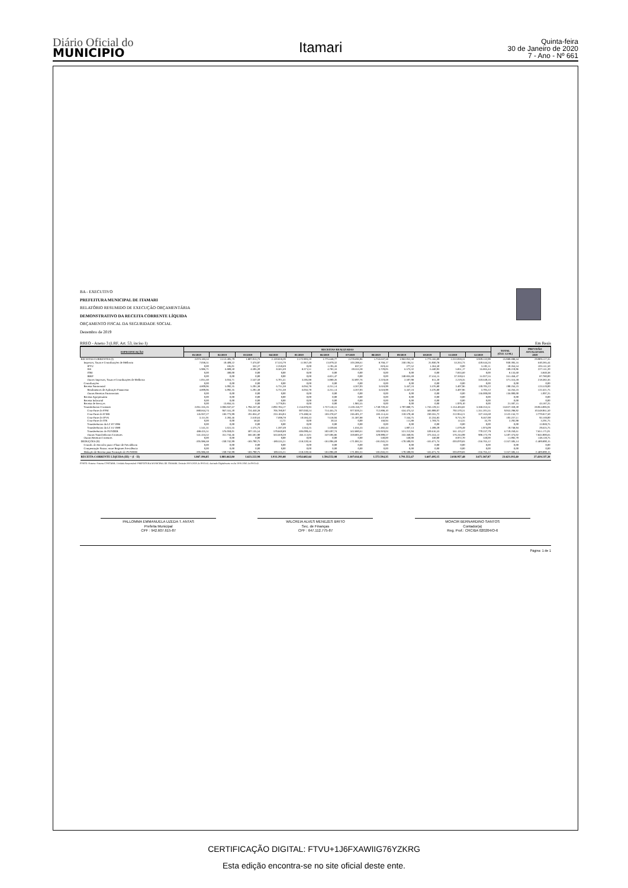Diário Oficial do
MUNICIPIO
Itamari
Quinta-feira
30 de Janeiro de 2020
7 - Ano - Nº 661
BA - EXECUTIVO
PREFEITURA MUNICIPAL DE ITAMARI
RELATÓRIO RESUMIDO DE EXECUÇÃO ORÇAMENTÁRIA
DEMONSTRATIVO DA RECEITA CORRENTE LÍQUIDA
ORÇAMENTO FISCAL DA SEGURIDADE SOCIAL
Dezembro de 2019
RREO - Anexo 3 (LRF, Art. 53, inciso I) Em Reais
| ESPECIFICAÇÃO | RECEITAS REALIZADAS | | | | | | | | | | | | TOTAL (ÚLT. 12 M.) | PREVISÃO ATUALIZADA 2019 |
| --- | --- | --- | --- | --- | --- | --- | --- | --- | --- | --- | --- | --- | --- | --- |
| | 01/2019 | 02/2019 | 03/2019 | 04/2019 | 05/2019 | 06/2019 | 07/2019 | 08/2019 | 09/2019 | 10/2019 | 11/2019 | 12/2019 | | |
| RECEITAS CORRENTES (I) | 2.073.183,53 | 2.112.405,79 | 1.807.013,73 | 2.120.828,29 | 2.172.903,20 | 1.775.648,77 | 2.278.696,96 | 1.753.637,58 | 1.962.052,50 | 1.773.166,89 | 2.222.028,31 | 3.929.132,99 | 25.980.698,54 | 29.909.127,35 |
| Impostos, Taxas e Contribuições de Melhoria | 7.038,31 | 10.409,22 | 7.474,97 | 17.533,79 | 11.967,49 | 13.879,32 | 103.288,61 | 8.768,17 | 250.194,51 | 25.930,78 | 53.263,73 | 420.644,26 | 930.393,16 | 640.285,44 |
| IPTU | 0,00 | 185,01 | 332,27 | 2.250,69 | 0,00 | 1.195,43 | 837,57 | 819,44 | 277,52 | 1.264,50 | 0,00 | 3.102,11 | 10.264,54 | 103.141,50 |
| ISS | 5.986,71 | 6.889,50 | 4.595,20 | 8.581,69 | 8.371,51 | 4.782,16 | 69.553,28 | 5.729,05 | 6.573,32 | 6.440,93 | 5.851,17 | 55.865,44 | 189.219,96 | 227.141,20 |
| ITBI | 0,00 | 300,00 | 0,00 | 0,00 | 0,00 | 0,00 | 0,00 | 0,00 | 0,00 | 0,00 | 7.833,60 | 0,00 | 8.133,60 | 3.840,38 |
| IRRF | 0,00 | 0,00 | 0,00 | 0,00 | 0,00 | 4.821,47 | 0,00 | 0,00 | 240.835,69 | 17.414,15 | 37.359,61 | 51.027,55 | 351.458,47 | 87.780,00 |
| Outros Impostos, Taxas e Contribuições de Melhoria | 1.051,60 | 3.034,71 | 2.547,50 | 6.701,41 | 3.595,98 | 3.080,26 | 32.897,76 | 2.219,68 | 2.507,98 | 811,20 | 2.219,35 | 310.649,16 | 371.316,59 | 218.382,36 |
| Contribuições | 0,00 | 0,00 | 0,00 | 0,00 | 0,00 | 0,00 | 0,00 | 0,00 | 0,00 | 0,00 | 0,00 | 0,00 | 0,00 | 0,00 |
| Receita Patrimonial | 4.809,96 | 5.092,35 | 5.291,38 | 6.731,38 | 6.056,78 | 4.251,14 | 4.267,03 | 3.618,99 | 3.447,24 | 3.576,80 | 3.407,96 | 139.705,22 | 190.256,23 | 123.519,00 |
| Rendimentos de Aplicação Financeira | 4.809,96 | 5.092,35 | 5.291,38 | 6.731,38 | 6.056,78 | 4.251,14 | 4.267,03 | 3.618,99 | 3.447,24 | 3.576,80 | 3.407,96 | 3.705,22 | 54.256,23 | 122.421,75 |
| Outras Receitas Patrimoniais | 0,00 | 0,00 | 0,00 | 0,00 | 0,00 | 0,00 | 0,00 | 0,00 | 0,00 | 0,00 | 0,00 | 136.000,00 | 136.000,00 | 1.097,25 |
| Receita Agropecuária | 0,00 | 0,00 | 0,00 | 0,00 | 0,00 | 0,00 | 0,00 | 0,00 | 0,00 | 0,00 | 0,00 | 0,00 | 0,00 | 0,00 |
| Receita Industrial | 0,00 | 0,00 | 0,00 | 0,00 | 0,00 | 0,00 | 0,00 | 0,00 | 0,00 | 0,00 | 0,00 | 0,00 | 0,00 | 0,00 |
| Receita de Serviços | 0,00 | 13.856,55 | 0,00 | 3.778,95 | 0,00 | 0,00 | 1.982,55 | 0,00 | 0,00 | 0,00 | 1.979,10 | 0,00 | 21.597,15 | 43.187,25 |
| Transferências Correntes | 2.061.335,26 | 2.083.047,67 | 1.794.247,38 | 2.092.784,17 | 2.154.878,93 | 1.757.518,31 | 2.169.158,77 | 1.740.720,42 | 1.707.880,75 | 1.743.129,31 | 2.154.404,82 | 3.368.253,51 | 24.827.359,30 | 28.954.006,91 |
| Cota-Parte do FPM | 880.844,74 | 967.555,20 | 724.450,28 | 706.780,97 | 907.030,24 | 714.465,73 | 977.029,21 | 712.898,10 | 634.473,52 | 583.999,07 | 792.570,31 | 1.351.201,55 | 9.953.298,92 | 10.548.961,50 |
| Cota-Parte do ICMS | 145.937,27 | 183.773,99 | 191.834,47 | 233.184,04 | 173.488,56 | 183.378,67 | 246.401,27 | 183.114,44 | 210.570,48 | 230.355,72 | 212.954,21 | 327.163,60 | 2.522.156,72 | 2.770.817,50 |
| Cota-Parte do IPVA | 3.151,91 | 2.283,46 | 2.610,64 | 7.698,78 | 10.584,43 | 7.618,94 | 21.387,88 | 9.137,89 | 7.344,75 | 12.234,83 | 9.715,70 | 9.467,90 | 103.237,11 | 92.169,00 |
| Cota-Parte do ITR | 0,00 | 0,00 | 58,82 | 12,72 | 0,00 | 20,53 | 0,00 | 168,94 | 111,88 | 1.769,75 | 114,55 | 35,79 | 2.292,98 | 3.291,75 |
| Transferências da LC 87/1996 | 0,00 | 0,00 | 0,00 | 0,00 | 0,00 | 0,00 | 0,00 | 0,00 | 0,00 | 0,00 | 0,00 | 0,00 | 0,00 | 12.069,75 |
| Transferências da LC 61/1989 | 1.541,31 | 1.631,55 | 1.575,73 | 1.597,49 | 1.564,25 | 1.639,84 | 1.656,33 | 1.482,44 | 1.807,13 | 1.599,29 | 1.679,49 | 1.974,09 | 19.748,94 | 29.625,75 |
| Transferências do FUNDEB | 488.425,51 | 576.059,01 | 507.135,54 | 579.840,89 | 606.099,44 | 502.697,74 | 562.880,61 | 503.919,04 | 521.212,94 | 539.616,53 | 561.125,57 | 770.237,79 | 6.719.250,61 | 7.651.171,01 |
| Outras Transferências Correntes | 541.434,52 | 351.744,46 | 366.581,90 | 563.669,28 | 456.112,01 | 347.696,86 | 359.803,47 | 329.999,57 | 332.360,05 | 373.554,12 | 576.244,99 | 908.172,79 | 5.507.374,02 | 7.845.900,65 |
| Outras Receitas Correntes | 0,00 | 0,00 | 0,00 | 0,00 | 0,00 | 0,00 | 0,00 | 530,00 | 530,00 | 530,00 | 8.972,70 | 530,00 | 11.092,70 | 148.128,75 |
| DEDUÇÕES (II) | -205.986,68 | -230.742,99 | -183.790,75 | -189.535,21 | -218.220,56 | -181.096,69 | -171.082,31 | -181.043,23 | -170.500,03 | -165.671,74 | -203.070,83 | -256.765,12 | -2.357.506,14 | -2.489.890,15 |
| Contrib. do Servidor para o Plano de Previdência | 0,00 | 0,00 | 0,00 | 0,00 | 0,00 | 0,00 | 0,00 | 0,00 | 0,00 | 0,00 | 0,00 | 0,00 | 0,00 | 0,00 |
| Compensação Financ. entre Regimes Previdência | 0,00 | 0,00 | 0,00 | 0,00 | 0,00 | 0,00 | 0,00 | 0,00 | 0,00 | 0,00 | 0,00 | 0,00 | 0,00 | 0,00 |
| Dedução de Receita para Formação do FUNDEB | -205.986,68 | -230.742,99 | -183.790,75 | -189.535,21 | -218.220,56 | -181.096,69 | -171.082,31 | -181.043,23 | -170.500,03 | -165.671,74 | -203.070,83 | -256.765,12 | -2.357.506,14 | -2.489.890,15 |
| RECEITA CORRENTE LÍQUIDA (III) = (I - II) | 1.867.196,85 | 1.881.662,80 | 1.623.222,98 | 1.931.293,08 | 1.954.682,64 | 1.594.552,08 | 2.107.614,65 | 1.572.594,35 | 1.791.552,47 | 1.607.495,15 | 2.018.957,48 | 3.672.367,87 | 23.623.192,40 | 27.419.237,20 |
FONTE: Sistema: Sistema CONTÁBIL, Unidade Responsável: PREFEITURA MUNICIPAL DE ITAMARI, Emissão:30/01/2020, às 09:02:42, Assinado Digitalmente no dia 30/01/2020, às 09:02:42.
PALLOMMA EMMANUELA UZEDA T. ANTAS
Prefeita Municipal
CPF : 942.607.615-87
WILCREIA ALVES MENEZES BRITO
Sec. de Finanças
CPF : 647.112.775-87
MOACIR BERNARDINO SANTOS
Contador(a)
Reg. Prof.: CRC/BA 020204/O-6
Página: 1 de 1
CERTIFICAÇÃO DIGITAL: FTVU+1J6FXAWIIG76YZKRG
Esta edição encontra-se no site oficial deste ente.